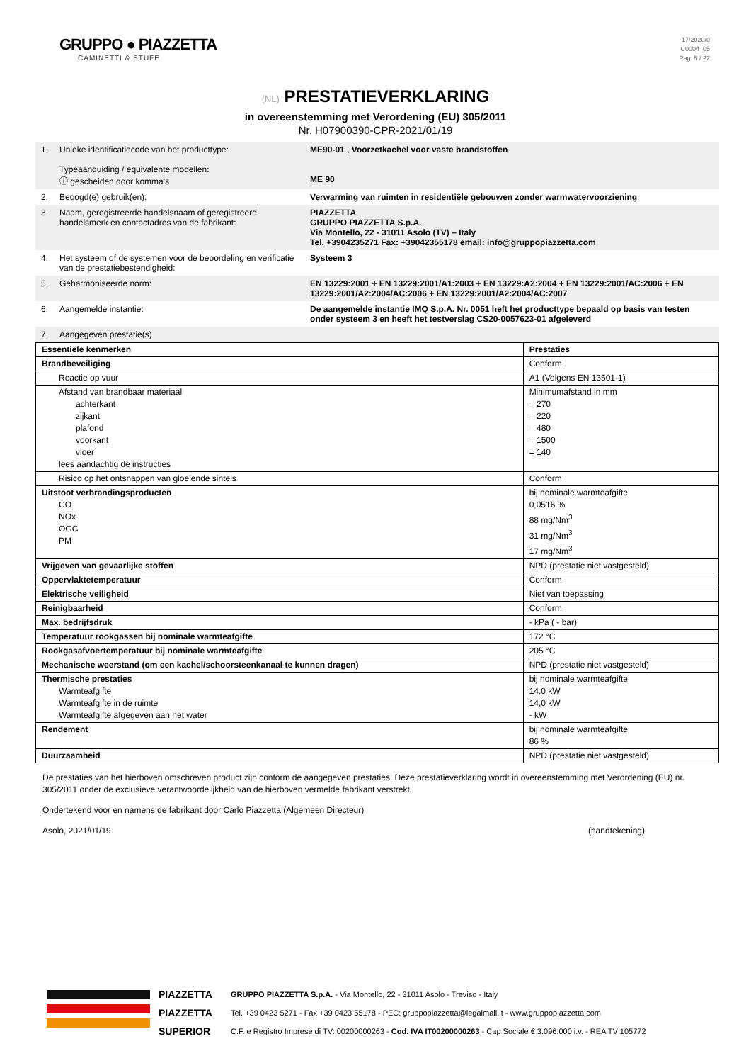GRUPPO ● PIAZZETTA
CAMINETTI & STUFE
17/2020/0
C0004_05
Pag. 5 / 22
(NL) PRESTATIEVERKLARING
in overeenstemming met Verordening (EU) 305/2011
Nr. H07900390-CPR-2021/01/19
| 1. | Unieke identificatiecode van het producttype: Typeaanduiding / equivalente modellen: ⓘ gescheiden door komma's | ME90-01 , Voorzetkachel voor vaste brandstoffen ME 90 |
| 2. | Beoogd(e) gebruik(en): | Verwarming van ruimten in residentiële gebouwen zonder warmwatervoorziening |
| 3. | Naam, geregistreerde handelsnaam of geregistreerd handelsmerk en contactadres van de fabrikant: | PIAZZETTA GRUPPO PIAZZETTA S.p.A. Via Montello, 22 - 31011 Asolo (TV) – Italy Tel. +3904235271 Fax: +39042355178 email: info@gruppopiazzetta.com |
| 4. | Het systeem of de systemen voor de beoordeling en verificatie van de prestatiebestendigheid: | Systeem 3 |
| 5. | Geharmoniseerde norm: | EN 13229:2001 + EN 13229:2001/A1:2003 + EN 13229:A2:2004 + EN 13229:2001/AC:2006 + EN 13229:2001/A2:2004/AC:2006 + EN 13229:2001/A2:2004/AC:2007 |
| 6. | Aangemelde instantie: | De aangemelde instantie IMQ S.p.A. Nr. 0051 heft het producttype bepaald op basis van testen onder systeem 3 en heeft het testverslag CS20-0057623-01 afgeleverd |
| 7. | Aangegeven prestatie(s) | |
| Essentiële kenmerken | Prestaties |
| --- | --- |
| Brandbeveiliging | Conform |
| Reactie op vuur | A1 (Volgens EN 13501-1) |
| Afstand van brandbaar materiaal achterkant zijkant plafond voorkant vloer lees aandachtig de instructies | Minimumafstand in mm = 270 = 220 = 480 = 1500 = 140 |
| Risico op het ontsnappen van gloeiende sintels | Conform |
| Uitstoot verbrandingsproducten CO NOx OGC PM | bij nominale warmteafgifte 0,0516 % 88 mg/Nm<sup>3</sup> 31 mg/Nm<sup>3</sup> 17 mg/Nm<sup>3</sup> |
| Vrijgeven van gevaarlijke stoffen | NPD (prestatie niet vastgesteld) |
| Oppervlaktetemperatuur | Conform |
| Elektrische veiligheid | Niet van toepassing |
| Reinigbaarheid | Conform |
| Max. bedrijfsdruk | - kPa ( - bar) |
| Temperatuur rookgassen bij nominale warmteafgifte | 172 °C |
| Rookgasafvoertemperatuur bij nominale warmteafgifte | 205 °C |
| Mechanische weerstand (om een kachel/schoorsteenkanaal te kunnen dragen) | NPD (prestatie niet vastgesteld) |
| Thermische prestaties Warmteafgifte Warmteafgifte in de ruimte Warmteafgifte afgegeven aan het water | bij nominale warmteafgifte 14,0 kW 14,0 kW - kW |
| Rendement | bij nominale warmteafgifte 86 % |
| Duurzaamheid | NPD (prestatie niet vastgesteld) |
De prestaties van het hierboven omschreven product zijn conform de aangegeven prestaties. Deze prestatieverklaring wordt in overeenstemming met Verordening (EU) nr. 305/2011 onder de exclusieve verantwoordelijkheid van de hierboven vermelde fabrikant verstrekt.
Ondertekend voor en namens de fabrikant door Carlo Piazzetta (Algemeen Directeur)
Asolo, 2021/01/19 (handtekening)
PIAZZETTA
PIAZZETTA
SUPERIOR
GRUPPO PIAZZETTA S.p.A. - Via Montello, 22 - 31011 Asolo - Treviso - Italy
Tel. +39 0423 5271 - Fax +39 0423 55178 - PEC: gruppopiazzetta@legalmail.it - www.gruppopiazzetta.com
C.F. e Registro Imprese di TV: 00200000263 - Cod. IVA IT00200000263 - Cap Sociale € 3.096.000 i.v. - REA TV 105772